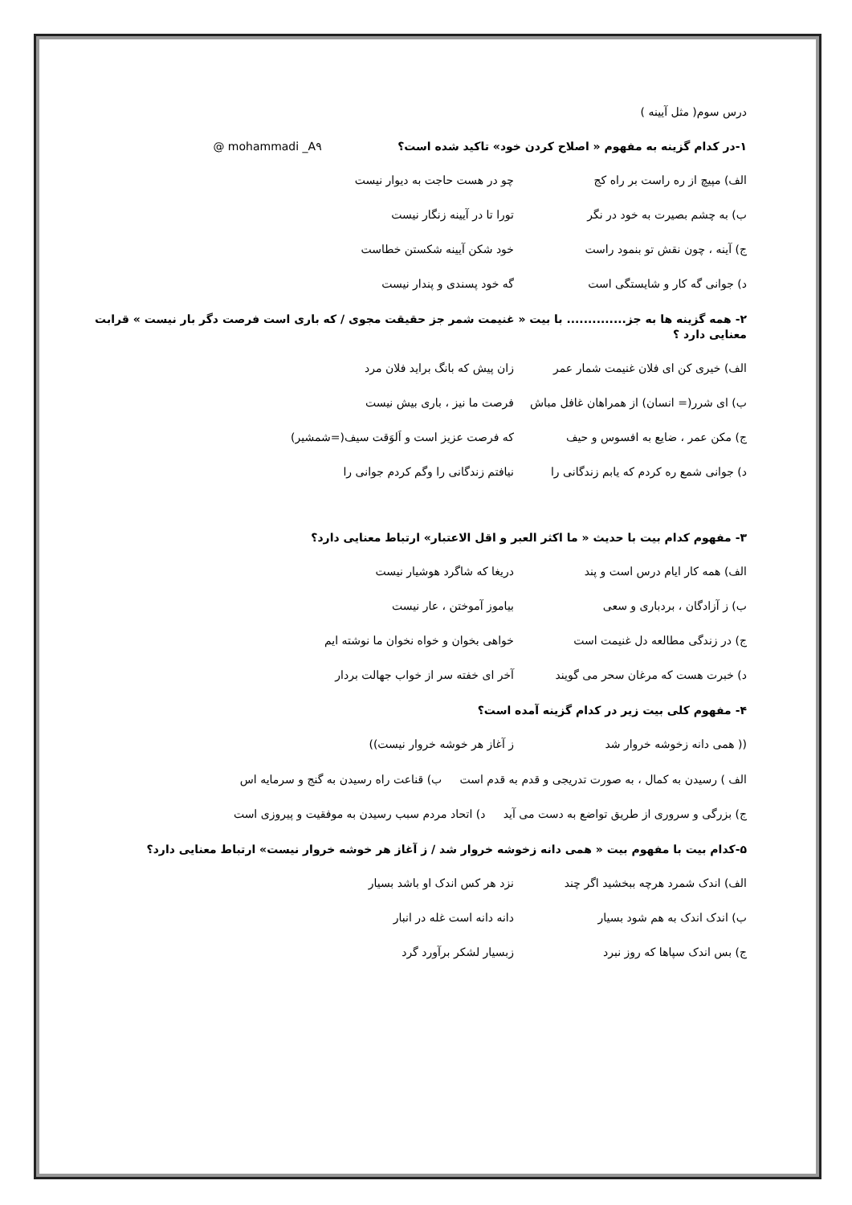درس سوم( مثل آیینه )
۱-در کدام گزینه به مفهوم « اصلاح کردن خود» تاکید شده است؟ @ mohammadi _A۹
الف) مپیچ از ره راست بر راه کج چو در هست حاجت به دیوار نیست
ب) به چشم بصیرت به خود در نگر تورا تا در آیینه زنگار نیست
ج) آینه ، چون نقش تو بنمود راست خود شکن آیینه شکستن خطاست
د) جوانی گه کار و شایستگی است گه خود پسندی و پندار نیست
۲- همه گزینه ها به جز.............. با بیت « غنیمت شمر جز حقیقت مجوی / که باری است فرصت دگر بار نیست » قرابت معنایی دارد ؟
الف) خیری کن ای فلان غنیمت شمار عمر زان پیش که بانگ براید فلان مرد
ب) ای شرر(= انسان) از همراهان غافل مباش فرصت ما نیز ، باری بیش نیست
ج) مکن عمر ، ضایع به افسوس و حیف که فرصت عزیز است و اَلوَقت سیف(=شمشیر)
د) جوانی شمع ره کردم که یابم زندگانی را نیافتم زندگانی را وگم کردم جوانی را
۳- مفهوم کدام بیت با حدیث « ما اکثر العبر و اقل الاعتبار» ارتباط معنایی دارد؟
الف) همه کار ایام درس است و پند دریغا که شاگرد هوشیار نیست
ب) ز آزادگان ، بردباری و سعی بیاموز آموختن ، عار نیست
ج) در زندگی مطالعه دل غنیمت است خواهی بخوان و خواه نخوان ما نوشته ایم
د) خبرت هست که مرغان سحر می گویند آخر ای خفته سر از خواب جهالت بردار
۴- مفهوم کلی بیت زیر در کدام گزینه آمده است؟
(( همی دانه زخوشه خروار شد ز آغاز هر خوشه خروار نیست))
الف ) رسیدن به کمال ، به صورت تدریجی و قدم به قدم است ب) قناعت راه رسیدن به گنج و سرمایه اس
ج) بزرگی و سروری از طریق تواضع به دست می آید د) اتحاد مردم سبب رسیدن به موفقیت و پیروزی است
۵-کدام بیت با مفهوم بیت « همی دانه زخوشه خروار شد / ز آغاز هر خوشه خروار نیست» ارتباط معنایی دارد؟
الف) اندک شمرد هرچه ببخشید اگر چند نزد هر کس اندک او باشد بسیار
ب) اندک اندک به هم شود بسیار دانه دانه است غله در انبار
ج) بس اندک سپاها که روز نبرد زبسیار لشکر برآورد گرد